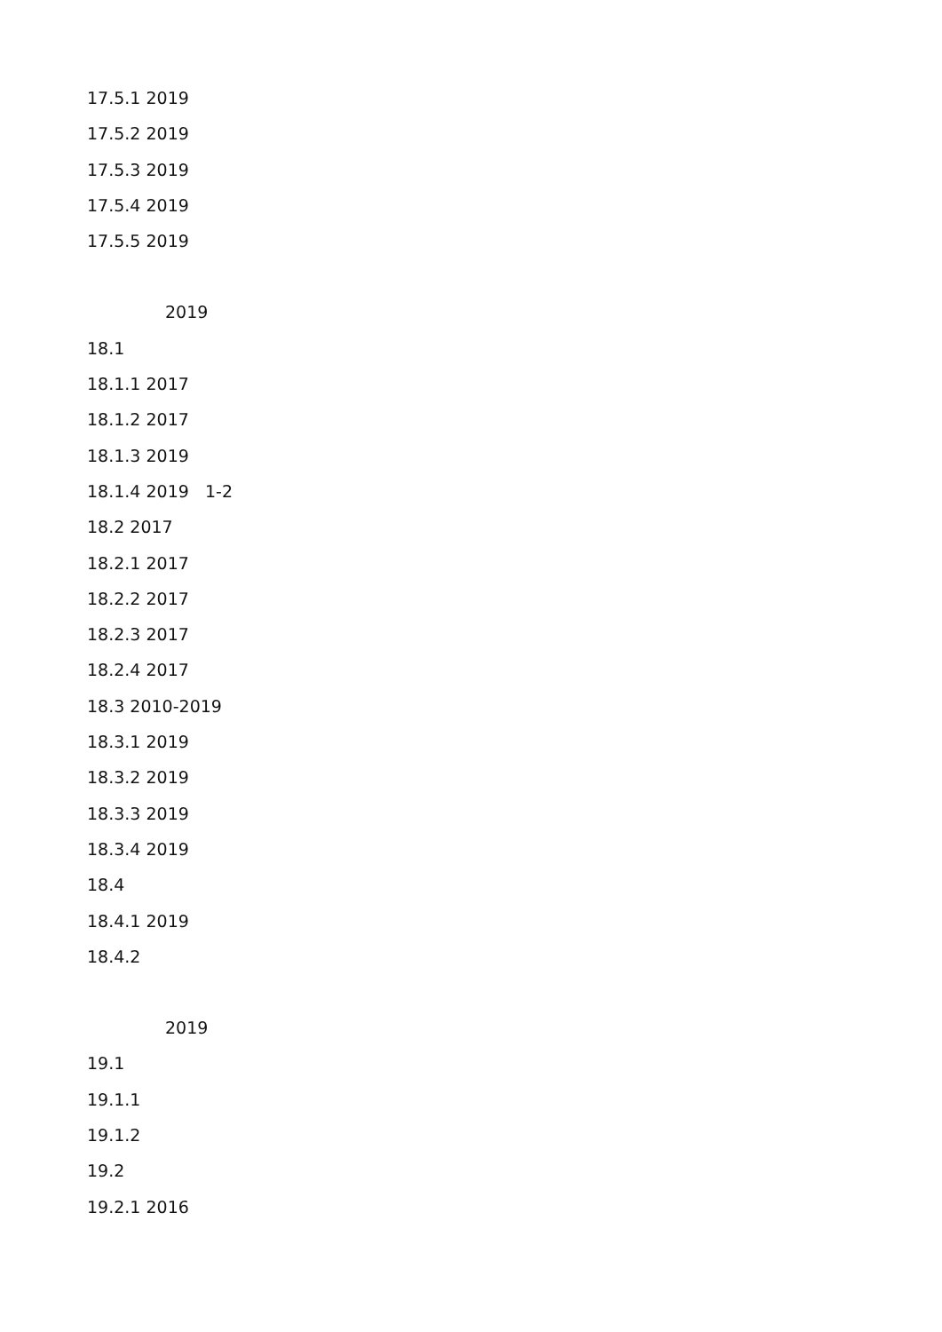17.5.1 2019
17.5.2 2019
17.5.3 2019
17.5.4 2019
17.5.5 2019
2019
18.1
18.1.1 2017
18.1.2 2017
18.1.3 2019
18.1.4 2019 1-2
18.2 2017
18.2.1 2017
18.2.2 2017
18.2.3 2017
18.2.4 2017
18.3 2010-2019
18.3.1 2019
18.3.2 2019
18.3.3 2019
18.3.4 2019
18.4
18.4.1 2019
18.4.2
2019
19.1
19.1.1
19.1.2
19.2
19.2.1 2016